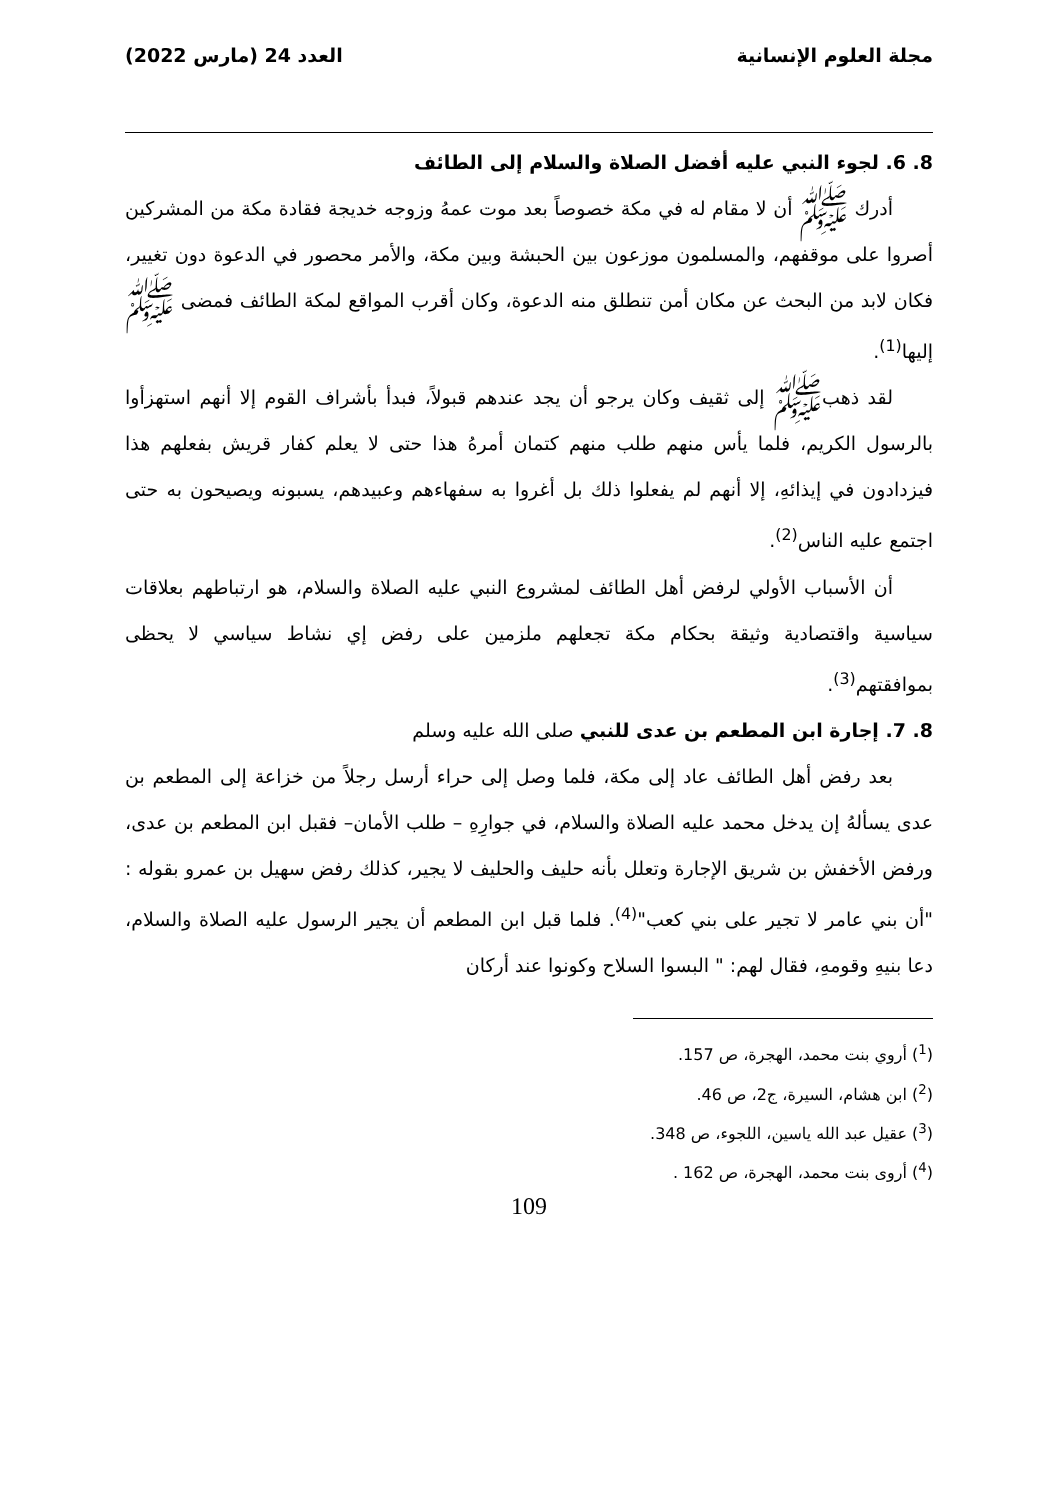مجلة العلوم الإنسانية العدد 24 (مارس 2022)
8. 6. لجوء النبي عليه أفضل الصلاة والسلام إلى الطائف
أدرك ﷺ أن لا مقام له في مكة خصوصاً بعد موت عمهُ وزوجه خديجة فقادة مكة من المشركين أصروا على موقفهم، والمسلمون موزعون بين الحبشة وبين مكة، والأمر محصور في الدعوة دون تغيير، فكان لابد من البحث عن مكان أمن تنطلق منه الدعوة، وكان أقرب المواقع لمكة الطائف فمضى ﷺ إليها<sup>(1)</sup>.
لقد ذهبﷺ إلى ثقيف وكان يرجو أن يجد عندهم قبولاً، فبدأ بأشراف القوم إلا أنهم استهزأوا بالرسول الكريم، فلما يأس منهم طلب منهم كتمان أمرهُ هذا حتى لا يعلم كفار قريش بفعلهم هذا فيزدادون في إيذائهِ، إلا أنهم لم يفعلوا ذلك بل أغروا به سفهاءهم وعبيدهم، يسبونه ويصيحون به حتى اجتمع عليه الناس<sup>(2)</sup>.
أن الأسباب الأولي لرفض أهل الطائف لمشروع النبي عليه الصلاة والسلام، هو ارتباطهم بعلاقات سياسية واقتصادية وثيقة بحكام مكة تجعلهم ملزمين على رفض إي نشاط سياسي لا يحظى بموافقتهم<sup>(3)</sup>.
8. 7. إجارة ابن المطعم بن عدى للنبي صلى الله عليه وسلم
بعد رفض أهل الطائف عاد إلى مكة، فلما وصل إلى حراء أرسل رجلاً من خزاعة إلى المطعم بن عدى يسألهُ إن يدخل محمد عليه الصلاة والسلام، في جوارِهِ – طلب الأمان– فقبل ابن المطعم بن عدى، ورفض الأخفش بن شريق الإجارة وتعلل بأنه حليف والحليف لا يجير، كذلك رفض سهيل بن عمرو بقوله : "أن بني عامر لا تجير على بني كعب"<sup>(4)</sup>. فلما قبل ابن المطعم أن يجير الرسول عليه الصلاة والسلام، دعا بنيهِ وقومهِ، فقال لهم: " البسوا السلاح وكونوا عند أركان
(<sup>1</sup>) أروي بنت محمد، الهجرة، ص 157.
(<sup>2</sup>) ابن هشام، السيرة، ج2، ص 46.
(<sup>3</sup>) عقيل عبد الله ياسين، اللجوء، ص 348.
(<sup>4</sup>) أروى بنت محمد، الهجرة، ص 162 .
109